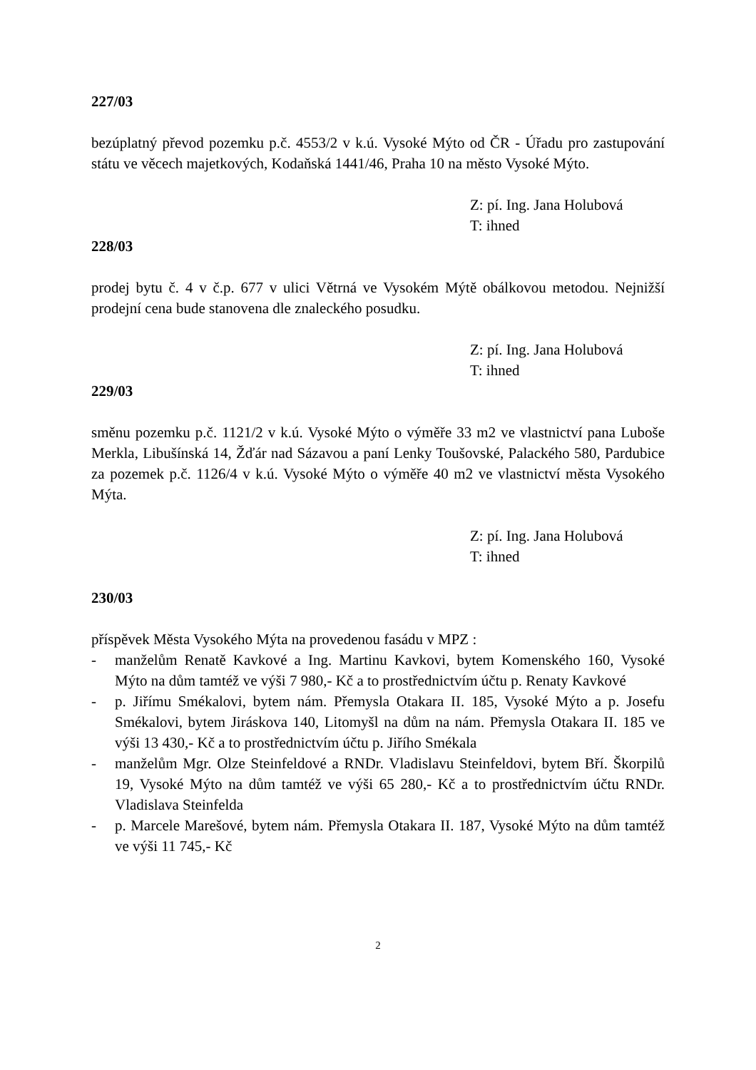227/03
bezúplatný převod pozemku p.č. 4553/2 v k.ú. Vysoké Mýto od ČR - Úřadu pro zastupování státu ve věcech majetkových, Kodaňská 1441/46, Praha 10 na město Vysoké Mýto.
Z: pí. Ing. Jana Holubová
T: ihned
228/03
prodej bytu č. 4 v č.p. 677 v ulici Větrná ve Vysokém Mýtě obálkovou metodou. Nejnižší prodejní cena bude stanovena dle znaleckého posudku.
Z: pí. Ing. Jana Holubová
T: ihned
229/03
směnu pozemku p.č. 1121/2 v k.ú. Vysoké Mýto o výměře 33 m2 ve vlastnictví pana Luboše Merkla, Libušínská 14, Žďár nad Sázavou a paní Lenky Toušovské, Palackého 580, Pardubice za pozemek p.č. 1126/4 v k.ú. Vysoké Mýto o výměře 40 m2 ve vlastnictví města Vysokého Mýta.
Z: pí. Ing. Jana Holubová
T: ihned
230/03
příspěvek Města Vysokého Mýta na provedenou fasádu v MPZ :
- manželům Renatě Kavkové a Ing. Martinu Kavkovi, bytem Komenského 160, Vysoké Mýto na dům tamtéž ve výši 7 980,- Kč a to prostřednictvím účtu p. Renaty Kavkové
- p. Jiřímu Smékalovi, bytem nám. Přemysla Otakara II. 185, Vysoké Mýto a p. Josefu Smékalovi, bytem Jiráskova 140, Litomyšl na dům na nám. Přemysla Otakara II. 185 ve výši 13 430,- Kč a to prostřednictvím účtu p. Jiřího Smékala
- manželům Mgr. Olze Steinfeldové a RNDr. Vladislavu Steinfeldovi, bytem Bří. Škorpilů 19, Vysoké Mýto na dům tamtéž ve výši 65 280,- Kč a to prostřednictvím účtu RNDr. Vladislava Steinfelda
- p. Marcele Marešové, bytem nám. Přemysla Otakara II. 187, Vysoké Mýto na dům tamtéž ve výši 11 745,- Kč
2